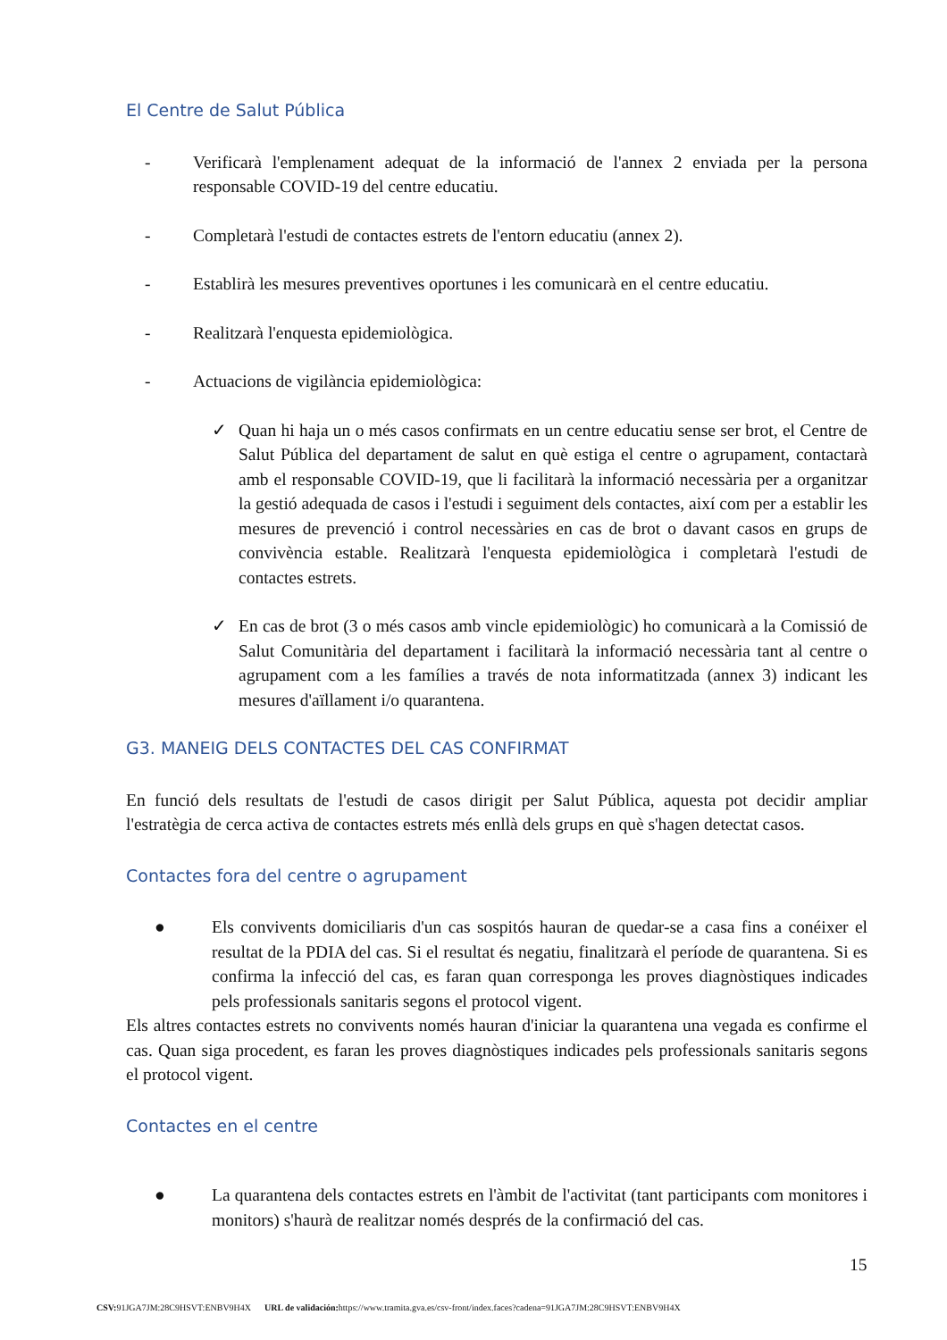El Centre de Salut Pública
- Verificarà l'emplenament adequat de la informació de l'annex 2 enviada per la persona responsable COVID-19 del centre educatiu.
- Completarà l'estudi de contactes estrets de l'entorn educatiu (annex 2).
- Establirà les mesures preventives oportunes i les comunicarà en el centre educatiu.
- Realitzarà l'enquesta epidemiològica.
- Actuacions de vigilància epidemiològica:
✓ Quan hi haja un o més casos confirmats en un centre educatiu sense ser brot, el Centre de Salut Pública del departament de salut en què estiga el centre o agrupament, contactarà amb el responsable COVID-19, que li facilitarà la informació necessària per a organitzar la gestió adequada de casos i l'estudi i seguiment dels contactes, així com per a establir les mesures de prevenció i control necessàries en cas de brot o davant casos en grups de convivència estable. Realitzarà l'enquesta epidemiològica i completarà l'estudi de contactes estrets.
✓ En cas de brot (3 o més casos amb vincle epidemiològic) ho comunicarà a la Comissió de Salut Comunitària del departament i facilitarà la informació necessària tant al centre o agrupament com a les famílies a través de nota informatitzada (annex 3) indicant les mesures d'aïllament i/o quarantena.
G3. MANEIG DELS CONTACTES DEL CAS CONFIRMAT
En funció dels resultats de l'estudi de casos dirigit per Salut Pública, aquesta pot decidir ampliar l'estratègia de cerca activa de contactes estrets més enllà dels grups en què s'hagen detectat casos.
Contactes fora del centre o agrupament
● Els convivents domiciliaris d'un cas sospitós hauran de quedar-se a casa fins a conéixer el resultat de la PDIA del cas. Si el resultat és negatiu, finalitzarà el període de quarantena. Si es confirma la infecció del cas, es faran quan corresponga les proves diagnòstiques indicades pels professionals sanitaris segons el protocol vigent.
Els altres contactes estrets no convivents només hauran d'iniciar la quarantena una vegada es confirme el cas. Quan siga procedent, es faran les proves diagnòstiques indicades pels professionals sanitaris segons el protocol vigent.
Contactes en el centre
● La quarantena dels contactes estrets en l'àmbit de l'activitat (tant participants com monitores i monitors) s'haurà de realitzar només després de la confirmació del cas.
15
CSV: 91JGA7JM:28C9HSVT:ENBV9H4X URL de validación: https://www.tramita.gva.es/csv-front/index.faces?cadena=91JGA7JM:28C9HSVT:ENBV9H4X